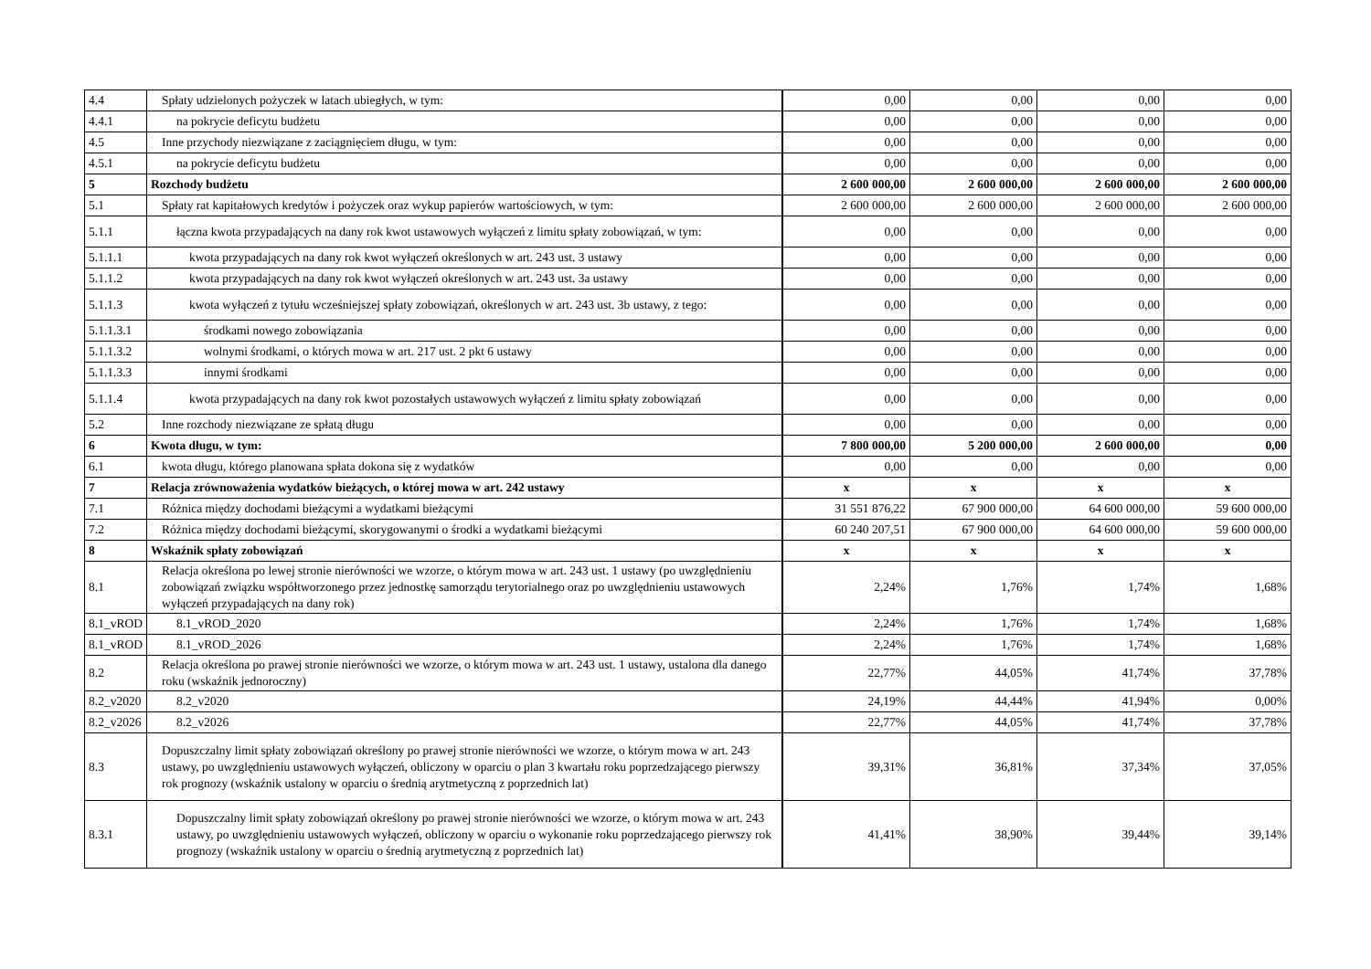| 4.4 | Spłaty udzielonych pożyczek w latach ubiegłych, w tym: | 0,00 | 0,00 | 0,00 | 0,00 |
| 4.4.1 | na pokrycie deficytu budżetu | 0,00 | 0,00 | 0,00 | 0,00 |
| 4.5 | Inne przychody niezwiązane z zaciągnięciem długu, w tym: | 0,00 | 0,00 | 0,00 | 0,00 |
| 4.5.1 | na pokrycie deficytu budżetu | 0,00 | 0,00 | 0,00 | 0,00 |
| 5 | Rozchody budżetu | 2 600 000,00 | 2 600 000,00 | 2 600 000,00 | 2 600 000,00 |
| 5.1 | Spłaty rat kapitałowych kredytów i pożyczek oraz wykup papierów wartościowych, w tym: | 2 600 000,00 | 2 600 000,00 | 2 600 000,00 | 2 600 000,00 |
| 5.1.1 | łączna kwota przypadających na dany rok kwot ustawowych wyłączeń z limitu spłaty zobowiązań, w tym: | 0,00 | 0,00 | 0,00 | 0,00 |
| 5.1.1.1 | kwota przypadających na dany rok kwot wyłączeń określonych w art. 243 ust. 3 ustawy | 0,00 | 0,00 | 0,00 | 0,00 |
| 5.1.1.2 | kwota przypadających na dany rok kwot wyłączeń określonych w art. 243 ust. 3a ustawy | 0,00 | 0,00 | 0,00 | 0,00 |
| 5.1.1.3 | kwota wyłączeń z tytułu wcześniejszej spłaty zobowiązań, określonych w art. 243 ust. 3b ustawy, z tego: | 0,00 | 0,00 | 0,00 | 0,00 |
| 5.1.1.3.1 | środkami nowego zobowiązania | 0,00 | 0,00 | 0,00 | 0,00 |
| 5.1.1.3.2 | wolnymi środkami, o których mowa w art. 217 ust. 2 pkt 6 ustawy | 0,00 | 0,00 | 0,00 | 0,00 |
| 5.1.1.3.3 | innymi środkami | 0,00 | 0,00 | 0,00 | 0,00 |
| 5.1.1.4 | kwota przypadających na dany rok kwot pozostałych ustawowych wyłączeń z limitu spłaty zobowiązań | 0,00 | 0,00 | 0,00 | 0,00 |
| 5.2 | Inne rozchody niezwiązane ze spłatą długu | 0,00 | 0,00 | 0,00 | 0,00 |
| 6 | Kwota długu, w tym: | 7 800 000,00 | 5 200 000,00 | 2 600 000,00 | 0,00 |
| 6.1 | kwota długu, którego planowana spłata dokona się z wydatków | 0,00 | 0,00 | 0,00 | 0,00 |
| 7 | Relacja zrównoważenia wydatków bieżących, o której mowa w art. 242 ustawy | x | x | x | x |
| 7.1 | Różnica między dochodami bieżącymi a wydatkami bieżącymi | 31 551 876,22 | 67 900 000,00 | 64 600 000,00 | 59 600 000,00 |
| 7.2 | Różnica między dochodami bieżącymi, skorygowanymi o środki a wydatkami bieżącymi | 60 240 207,51 | 67 900 000,00 | 64 600 000,00 | 59 600 000,00 |
| 8 | Wskaźnik spłaty zobowiązań | x | x | x | x |
| 8.1 | Relacja określona po lewej stronie nierówności we wzorze, o którym mowa w art. 243 ust. 1 ustawy (po uwzględnieniu zobowiązań związku współtworzonego przez jednostkę samorządu terytorialnego oraz po uwzględnieniu ustawowych wyłączeń przypadających na dany rok) | 2,24% | 1,76% | 1,74% | 1,68% |
| 8.1_vROD | 8.1_vROD_2020 | 2,24% | 1,76% | 1,74% | 1,68% |
| 8.1_vROD | 8.1_vROD_2026 | 2,24% | 1,76% | 1,74% | 1,68% |
| 8.2 | Relacja określona po prawej stronie nierówności we wzorze, o którym mowa w art. 243 ust. 1 ustawy, ustalona dla danego roku (wskaźnik jednoroczny) | 22,77% | 44,05% | 41,74% | 37,78% |
| 8.2_v2020 | 8.2_v2020 | 24,19% | 44,44% | 41,94% | 0,00% |
| 8.2_v2026 | 8.2_v2026 | 22,77% | 44,05% | 41,74% | 37,78% |
| 8.3 | Dopuszczalny limit spłaty zobowiązań określony po prawej stronie nierówności we wzorze, o którym mowa w art. 243 ustawy, po uwzględnieniu ustawowych wyłączeń, obliczony w oparciu o plan 3 kwartału roku poprzedzającego pierwszy rok prognozy (wskaźnik ustalony w oparciu o średnią arytmetyczną z poprzednich lat) | 39,31% | 36,81% | 37,34% | 37,05% |
| 8.3.1 | Dopuszczalny limit spłaty zobowiązań określony po prawej stronie nierówności we wzorze, o którym mowa w art. 243 ustawy, po uwzględnieniu ustawowych wyłączeń, obliczony w oparciu o wykonanie roku poprzedzającego pierwszy rok prognozy (wskaźnik ustalony w oparciu o średnią arytmetyczną z poprzednich lat) | 41,41% | 38,90% | 39,44% | 39,14% |